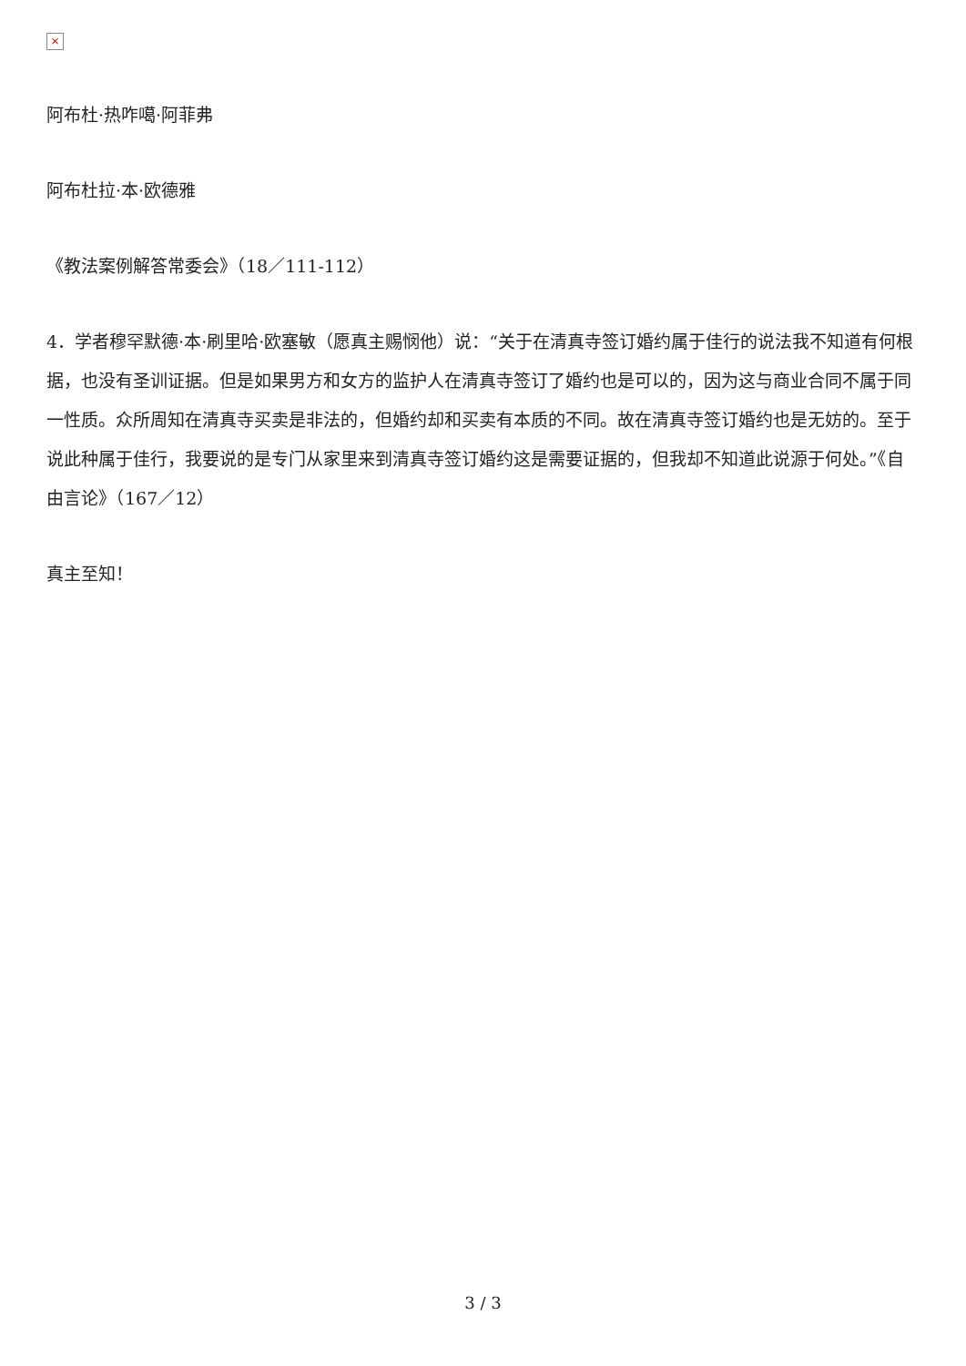×
阿布杜·热咋噶·阿菲弗
阿布杜拉·本·欧德雅
《教法案例解答常委会》（18／111-112）
4．学者穆罕默德·本·刷里哈·欧塞敏（愿真主赐悯他）说：“关于在清真寺签订婚约属于佳行的说法我不知道有何根据，也没有圣训证据。但是如果男方和女方的监护人在清真寺签订了婚约也是可以的，因为这与商业合同不属于同一性质。众所周知在清真寺买卖是非法的，但婚约却和买卖有本质的不同。故在清真寺签订婚约也是无妨的。至于说此种属于佳行，我要说的是专门从家里来到清真寺签订婚约这是需要证据的，但我却不知道此说源于何处。”《自由言论》（167／12）
真主至知！
3 / 3